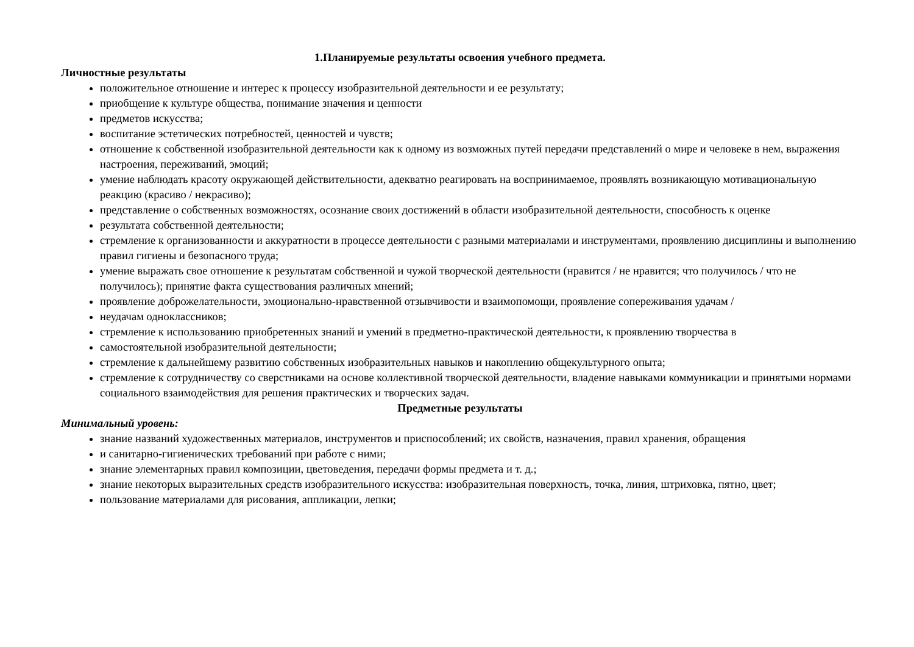1.Планируемые результаты освоения учебного предмета.
Личностные результаты
положительное отношение и интерес к процессу изобразительной деятельности и ее результату;
приобщение к культуре общества, понимание значения и ценности
предметов искусства;
воспитание эстетических потребностей, ценностей и чувств;
отношение к собственной изобразительной деятельности как к одному из возможных путей передачи представлений о мире и человеке в нем, выражения настроения, переживаний, эмоций;
умение наблюдать красоту окружающей действительности, адекватно реагировать на воспринимаемое, проявлять возникающую мотивациональную реакцию (красиво / некрасиво);
представление о собственных возможностях, осознание своих достижений в области изобразительной деятельности, способность к оценке
результата собственной деятельности;
стремление к организованности и аккуратности в процессе деятельности с разными материалами и инструментами, проявлению дисциплины и выполнению правил гигиены и безопасного труда;
умение выражать свое отношение к результатам собственной и чужой творческой деятельности (нравится / не нравится; что получилось / что не получилось); принятие факта существования различных мнений;
проявление доброжелательности, эмоционально-нравственной отзывчивости и взаимопомощи, проявление сопереживания удачам /
неудачам одноклассников;
стремление к использованию приобретенных знаний и умений в предметно-практической деятельности, к проявлению творчества в
самостоятельной изобразительной деятельности;
стремление к дальнейшему развитию собственных изобразительных навыков и накоплению общекультурного опыта;
стремление к сотрудничеству со сверстниками на основе коллективной творческой деятельности, владение навыками коммуникации и принятыми нормами социального взаимодействия для решения практических и творческих задач.
Предметные результаты
Минимальный уровень:
знание названий художественных материалов, инструментов и приспособлений; их свойств, назначения, правил хранения, обращения
и санитарно-гигиенических требований при работе с ними;
знание элементарных правил композиции, цветоведения, передачи формы предмета и т. д.;
знание некоторых выразительных средств изобразительного искусства: изобразительная поверхность, точка, линия, штриховка, пятно, цвет;
пользование материалами для рисования, аппликации, лепки;